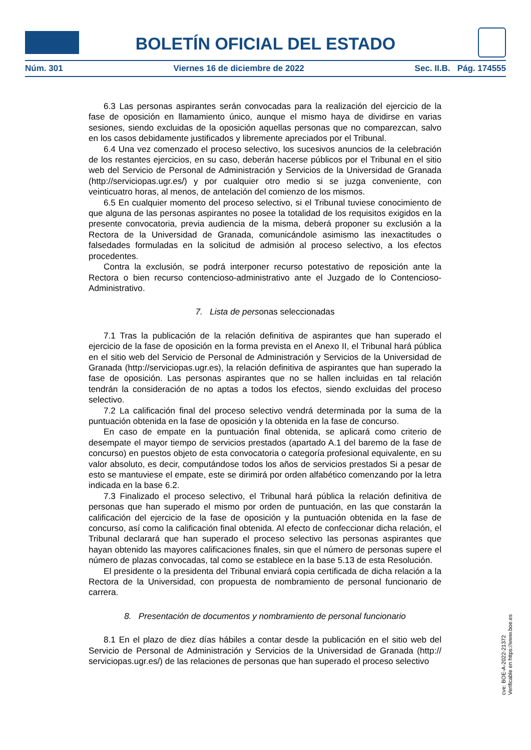BOLETÍN OFICIAL DEL ESTADO
Núm. 301 Viernes 16 de diciembre de 2022 Sec. II.B. Pág. 174555
6.3 Las personas aspirantes serán convocadas para la realización del ejercicio de la fase de oposición en llamamiento único, aunque el mismo haya de dividirse en varias sesiones, siendo excluidas de la oposición aquellas personas que no comparezcan, salvo en los casos debidamente justificados y libremente apreciados por el Tribunal.
6.4 Una vez comenzado el proceso selectivo, los sucesivos anuncios de la celebración de los restantes ejercicios, en su caso, deberán hacerse públicos por el Tribunal en el sitio web del Servicio de Personal de Administración y Servicios de la Universidad de Granada (http://serviciopas.ugr.es/) y por cualquier otro medio si se juzga conveniente, con veinticuatro horas, al menos, de antelación del comienzo de los mismos.
6.5 En cualquier momento del proceso selectivo, si el Tribunal tuviese conocimiento de que alguna de las personas aspirantes no posee la totalidad de los requisitos exigidos en la presente convocatoria, previa audiencia de la misma, deberá proponer su exclusión a la Rectora de la Universidad de Granada, comunicándole asimismo las inexactitudes o falsedades formuladas en la solicitud de admisión al proceso selectivo, a los efectos procedentes.
Contra la exclusión, se podrá interponer recurso potestativo de reposición ante la Rectora o bien recurso contencioso-administrativo ante el Juzgado de lo Contencioso-Administrativo.
7. Lista de personas seleccionadas
7.1 Tras la publicación de la relación definitiva de aspirantes que han superado el ejercicio de la fase de oposición en la forma prevista en el Anexo II, el Tribunal hará pública en el sitio web del Servicio de Personal de Administración y Servicios de la Universidad de Granada (http://serviciopas.ugr.es), la relación definitiva de aspirantes que han superado la fase de oposición. Las personas aspirantes que no se hallen incluidas en tal relación tendrán la consideración de no aptas a todos los efectos, siendo excluidas del proceso selectivo.
7.2 La calificación final del proceso selectivo vendrá determinada por la suma de la puntuación obtenida en la fase de oposición y la obtenida en la fase de concurso.
En caso de empate en la puntuación final obtenida, se aplicará como criterio de desempate el mayor tiempo de servicios prestados (apartado A.1 del baremo de la fase de concurso) en puestos objeto de esta convocatoria o categoría profesional equivalente, en su valor absoluto, es decir, computándose todos los años de servicios prestados Si a pesar de esto se mantuviese el empate, este se dirimirá por orden alfabético comenzando por la letra indicada en la base 6.2.
7.3 Finalizado el proceso selectivo, el Tribunal hará pública la relación definitiva de personas que han superado el mismo por orden de puntuación, en las que constarán la calificación del ejercicio de la fase de oposición y la puntuación obtenida en la fase de concurso, así como la calificación final obtenida. Al efecto de confeccionar dicha relación, el Tribunal declarará que han superado el proceso selectivo las personas aspirantes que hayan obtenido las mayores calificaciones finales, sin que el número de personas supere el número de plazas convocadas, tal como se establece en la base 5.13 de esta Resolución.
El presidente o la presidenta del Tribunal enviará copia certificada de dicha relación a la Rectora de la Universidad, con propuesta de nombramiento de personal funcionario de carrera.
8. Presentación de documentos y nombramiento de personal funcionario
8.1 En el plazo de diez días hábiles a contar desde la publicación en el sitio web del Servicio de Personal de Administración y Servicios de la Universidad de Granada (http:// serviciopas.ugr.es/) de las relaciones de personas que han superado el proceso selectivo
cve: BOE-A-2022-21372
Verificable en https://www.boe.es